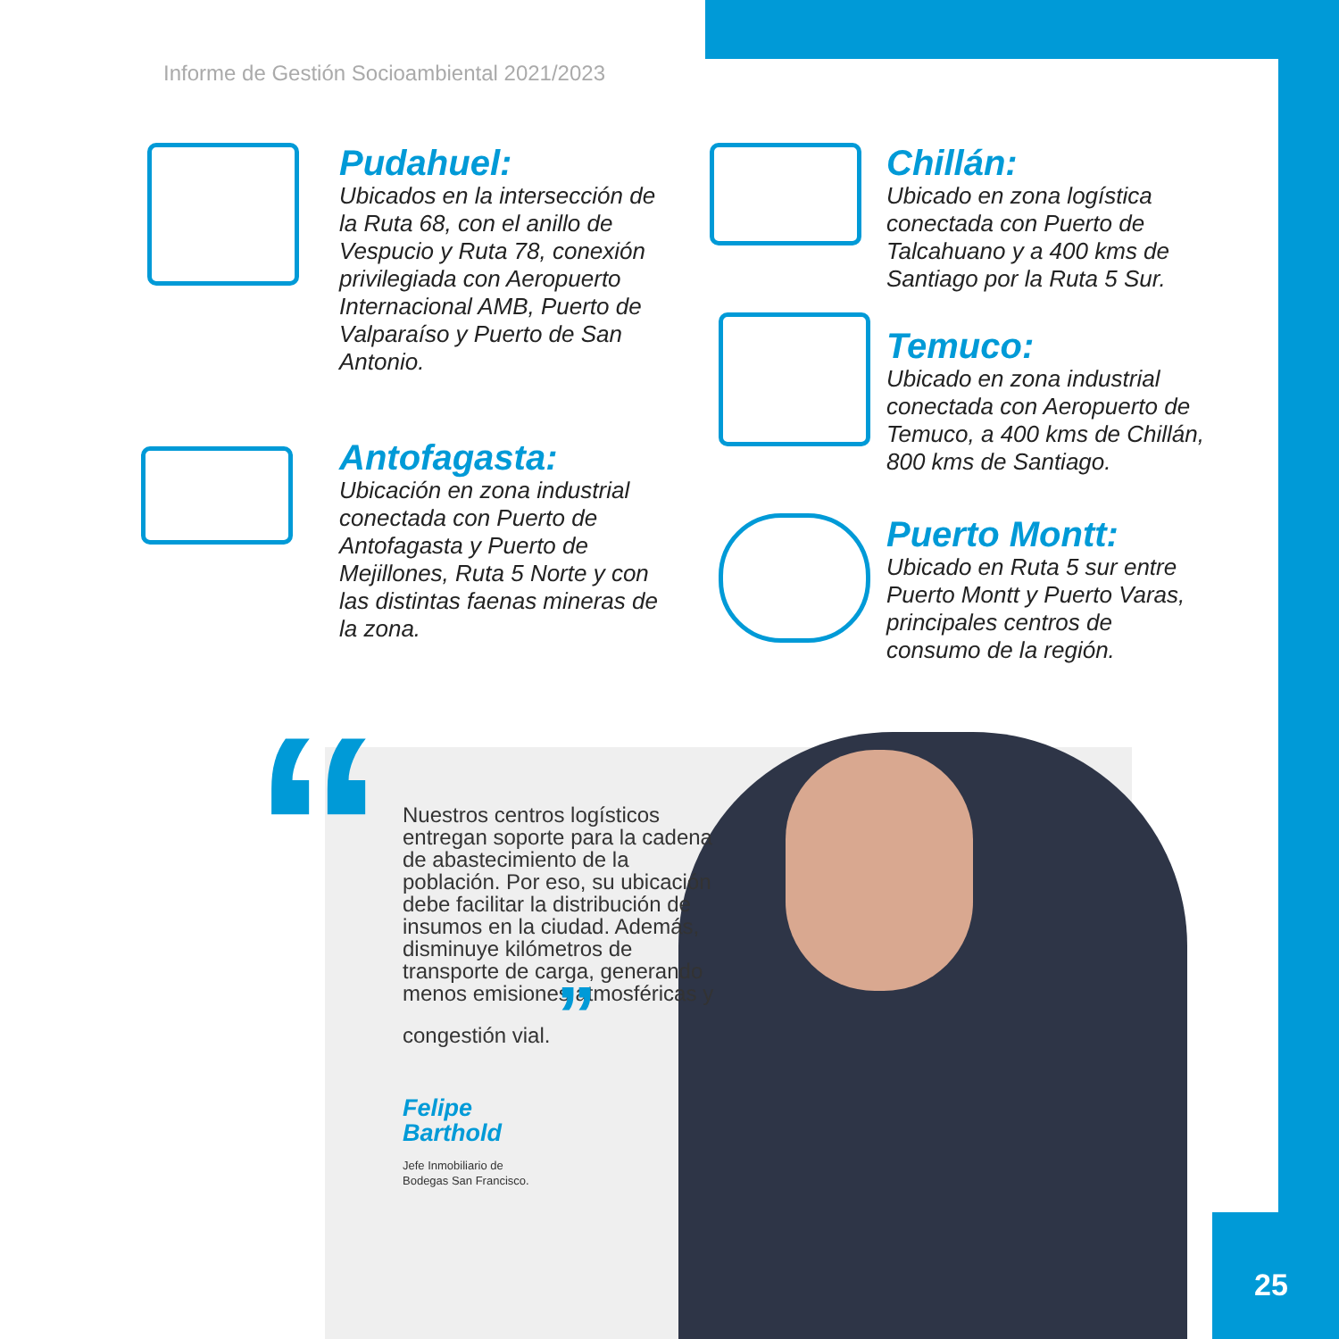Informe de Gestión Socioambiental 2021/2023
Pudahuel:
Ubicados en la intersección de la Ruta 68, con el anillo de Vespucio y Ruta 78, conexión privilegiada con Aeropuerto Internacional AMB, Puerto de Valparaíso y Puerto de San Antonio.
Antofagasta:
Ubicación en zona industrial conectada con Puerto de Antofagasta y Puerto de Mejillones, Ruta 5 Norte y con las distintas faenas mineras de la zona.
Chillán:
Ubicado en zona logística conectada con Puerto de Talcahuano y a 400 kms de Santiago por la Ruta 5 Sur.
Temuco:
Ubicado en zona industrial conectada con Aeropuerto de Temuco, a 400 kms de Chillán, 800 kms de Santiago.
Puerto Montt:
Ubicado en Ruta 5 sur entre Puerto Montt y Puerto Varas, principales centros de consumo de la región.
“
Nuestros centros logísticos entregan soporte para la cadena de abastecimiento de la población. Por eso, su ubicación debe facilitar la distribución de insumos en la ciudad. Además, disminuye kilómetros de transporte de carga, generando menos emisiones atmosféricas y congestión vial. ”
Felipe
Barthold
Jefe Inmobiliario de
Bodegas San Francisco.
25